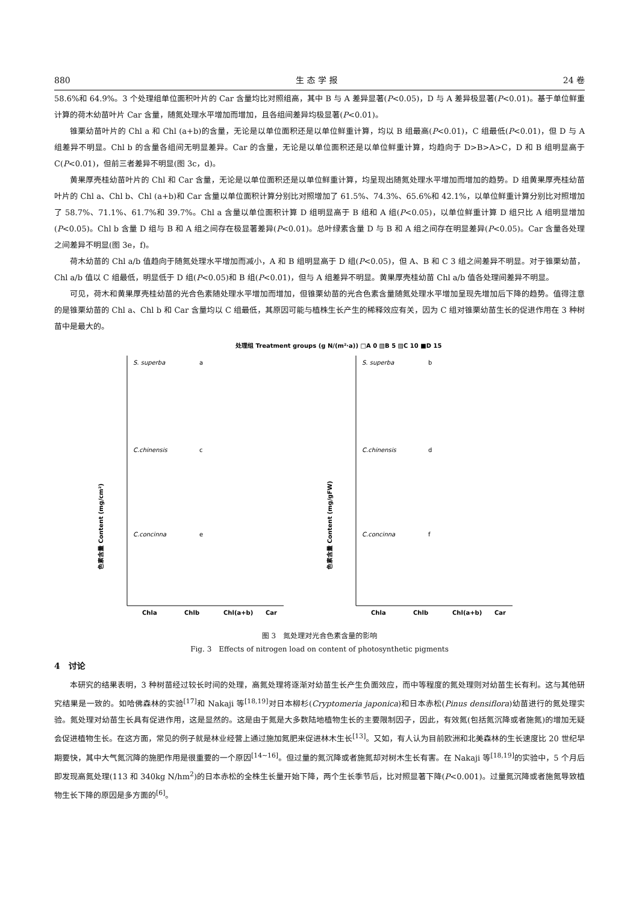880 生 态 学 报 24 卷
58.6%和 64.9%。3 个处理组单位面积叶片的 Car 含量均比对照组高，其中 B 与 A 差异显著(P<0.05)，D 与 A 差异极显著(P<0.01)。基于单位鲜重计算的荷木幼苗叶片 Car 含量，随氮处理水平增加而增加，且各组间差异均极显著(P<0.01)。
锥栗幼苗叶片的 Chl a 和 Chl (a+b)的含量，无论是以单位面积还是以单位鲜重计算，均以 B 组最高(P<0.01)，C 组最低(P<0.01)，但 D 与 A 组差异不明显。Chl b 的含量各组间无明显差异。Car 的含量，无论是以单位面积还是以单位鲜重计算，均趋向于 D>B>A>C，D 和 B 组明显高于 C(P<0.01)，但前三者差异不明显(图 3c，d)。
黄果厚壳桂幼苗叶片的 Chl 和 Car 含量，无论是以单位面积还是以单位鲜重计算，均呈现出随氮处理水平增加而增加的趋势。D 组黄果厚壳桂幼苗叶片的 Chl a、Chl b、Chl (a+b)和 Car 含量以单位面积计算分别比对照增加了 61.5%、74.3%、65.6%和 42.1%，以单位鲜重计算分别比对照增加了 58.7%、71.1%、61.7%和 39.7%。Chl a 含量以单位面积计算 D 组明显高于 B 组和 A 组(P<0.05)，以单位鲜重计算 D 组只比 A 组明显增加(P<0.05)。Chl b 含量 D 组与 B 和 A 组之间存在极显著差异(P<0.01)。总叶绿素含量 D 与 B 和 A 组之间存在明显差异(P<0.05)。Car 含量各处理之间差异不明显(图 3e，f)。
荷木幼苗的 Chl a/b 值趋向于随氮处理水平增加而减小，A 和 B 组明显高于 D 组(P<0.05)，但 A、B 和 C 3 组之间差异不明显。对于锥栗幼苗，Chl a/b 值以 C 组最低，明显低于 D 组(P<0.05)和 B 组(P<0.01)，但与 A 组差异不明显。黄果厚壳桂幼苗 Chl a/b 值各处理间差异不明显。
可见，荷木和黄果厚壳桂幼苗的光合色素随处理水平增加而增加，但锥栗幼苗的光合色素含量随氮处理水平增加呈现先增加后下降的趋势。值得注意的是锥栗幼苗的 Chl a、Chl b 和 Car 含量均以 C 组最低，其原因可能与植株生长产生的稀释效应有关，因为 C 组对锥栗幼苗生长的促进作用在 3 种树苗中是最大的。
处理组 Treatment groups (g N/(m²·a)) □A 0 ▧B 5 ▨C 10 ■D 15
色素含量 Content (mg/cm²)
色素含量 Content (mg/gFW)
S. superba
a
S. superba
b
C.chinensis
c
C.chinensis
d
C.concinna
e
C.concinna
f
Chla
Chlb
Chl(a+b)
Car
Chla
Chlb
Chl(a+b)
Car
图 3　氮处理对光合色素含量的影响
Fig. 3　Effects of nitrogen load on content of photosynthetic pigments
4　讨论
本研究的结果表明，3 种树苗经过较长时间的处理，高氮处理将逐渐对幼苗生长产生负面效应，而中等程度的氮处理则对幼苗生长有利。这与其他研究结果是一致的。如哈佛森林的实验<sup>[17]</sup>和 Nakaji 等<sup>[18,19]</sup>对日本柳杉(Cryptomeria japonica)和日本赤松(Pinus densiflora)幼苗进行的氮处理实验。氮处理对幼苗生长具有促进作用，这是显然的。这是由于氮是大多数陆地植物生长的主要限制因子，因此，有效氮(包括氮沉降或者施氮)的增加无疑会促进植物生长。在这方面，常见的例子就是林业经营上通过施加氮肥来促进林木生长<sup>[13]</sup>。又如，有人认为目前欧洲和北美森林的生长速度比 20 世纪早期要快，其中大气氮沉降的施肥作用是很重要的一个原因<sup>[14~16]</sup>。但过量的氮沉降或者施氮却对树木生长有害。在 Nakaji 等<sup>[18,19]</sup>的实验中，5 个月后即发现高氮处理(113 和 340kg N/hm<sup>2</sup>)的日本赤松的全株生长量开始下降，两个生长季节后，比对照显著下降(P<0.001)。过量氮沉降或者施氮导致植物生长下降的原因是多方面的<sup>[6]</sup>。